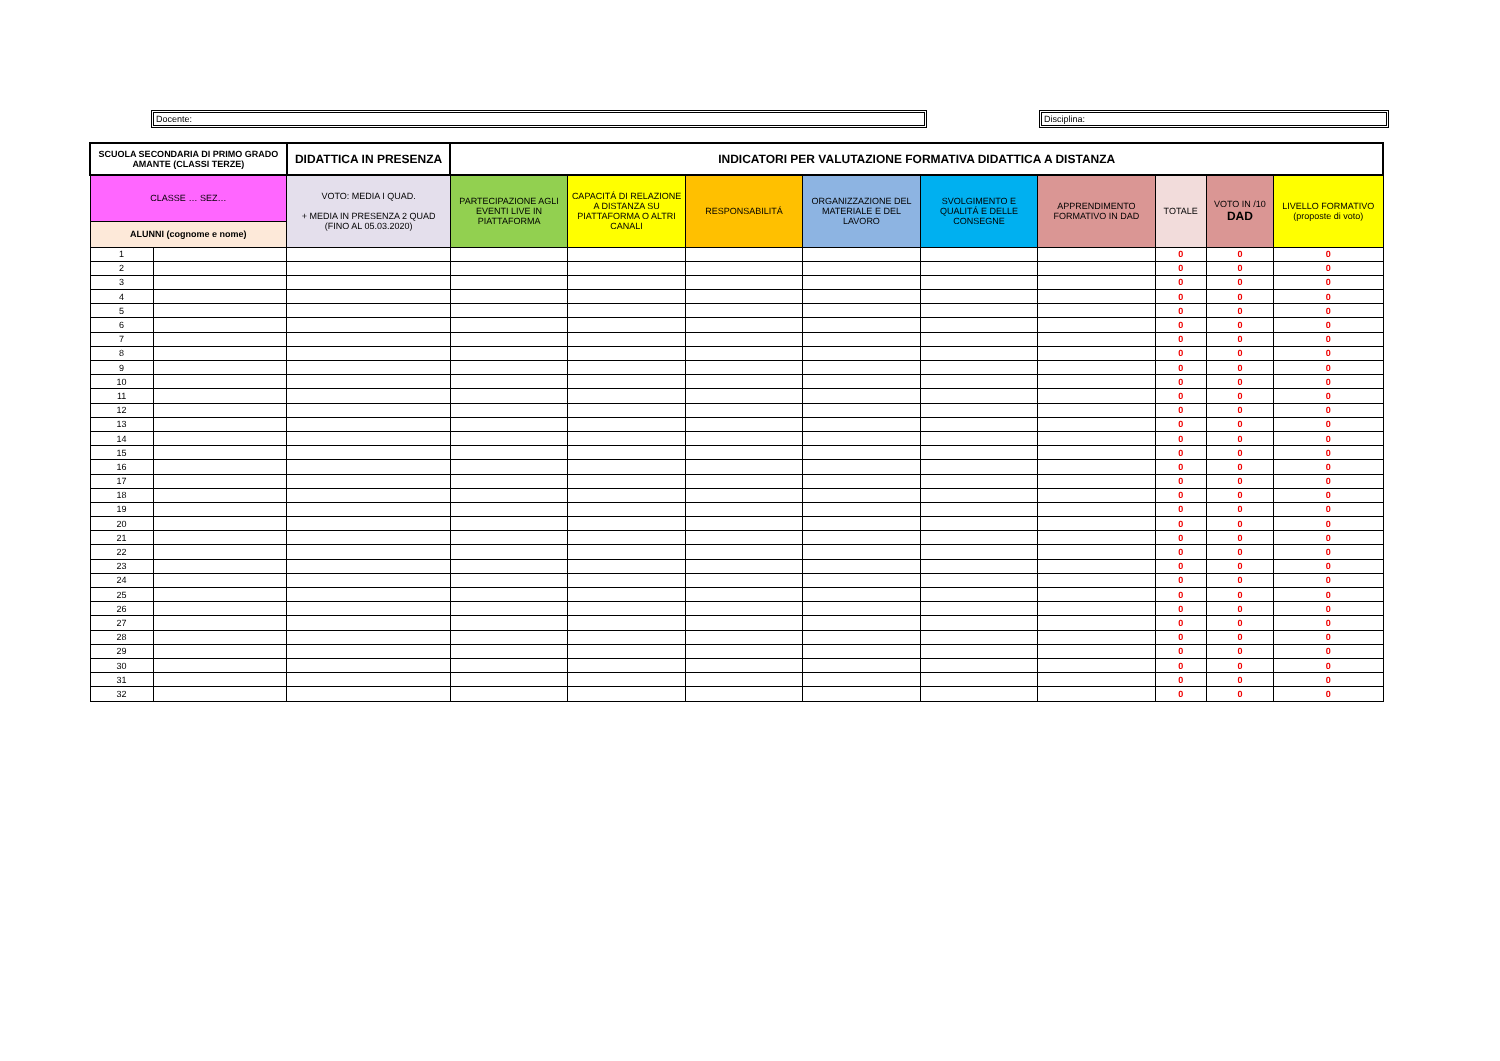Docente: Disciplina:
| SCUOLA SECONDARIA DI PRIMO GRADO AMANTE (CLASSI TERZE) | | DIDATTICA IN PRESENZA | INDICATORI PER VALUTAZIONE FORMATIVA DIDATTICA A DISTANZA | | | | | | | | |
| --- | --- | --- | --- | --- | --- | --- | --- | --- | --- | --- | --- |
| CLASSE … SEZ… | | VOTO: MEDIA I QUAD. + MEDIA IN PRESENZA 2 QUAD (FINO AL 05.03.2020) | PARTECIPAZIONE AGLI EVENTI LIVE IN PIATTAFORMA | CAPACITÁ DI RELAZIONE A DISTANZA SU PIATTAFORMA O ALTRI CANALI | RESPONSABILITÁ | ORGANIZZAZIONE DEL MATERIALE E DEL LAVORO | SVOLGIMENTO E QUALITÁ E DELLE CONSEGNE | APPRENDIMENTO FORMATIVO IN DAD | TOTALE | VOTO IN /10 DAD | LIVELLO FORMATIVO (proposte di voto) |
| ALUNNI (cognome e nome) | | | | | | | | | | | |
| 1 | | | | | | | | | 0 | 0 | 0 |
| 2 | | | | | | | | | 0 | 0 | 0 |
| 3 | | | | | | | | | 0 | 0 | 0 |
| 4 | | | | | | | | | 0 | 0 | 0 |
| 5 | | | | | | | | | 0 | 0 | 0 |
| 6 | | | | | | | | | 0 | 0 | 0 |
| 7 | | | | | | | | | 0 | 0 | 0 |
| 8 | | | | | | | | | 0 | 0 | 0 |
| 9 | | | | | | | | | 0 | 0 | 0 |
| 10 | | | | | | | | | 0 | 0 | 0 |
| 11 | | | | | | | | | 0 | 0 | 0 |
| 12 | | | | | | | | | 0 | 0 | 0 |
| 13 | | | | | | | | | 0 | 0 | 0 |
| 14 | | | | | | | | | 0 | 0 | 0 |
| 15 | | | | | | | | | 0 | 0 | 0 |
| 16 | | | | | | | | | 0 | 0 | 0 |
| 17 | | | | | | | | | 0 | 0 | 0 |
| 18 | | | | | | | | | 0 | 0 | 0 |
| 19 | | | | | | | | | 0 | 0 | 0 |
| 20 | | | | | | | | | 0 | 0 | 0 |
| 21 | | | | | | | | | 0 | 0 | 0 |
| 22 | | | | | | | | | 0 | 0 | 0 |
| 23 | | | | | | | | | 0 | 0 | 0 |
| 24 | | | | | | | | | 0 | 0 | 0 |
| 25 | | | | | | | | | 0 | 0 | 0 |
| 26 | | | | | | | | | 0 | 0 | 0 |
| 27 | | | | | | | | | 0 | 0 | 0 |
| 28 | | | | | | | | | 0 | 0 | 0 |
| 29 | | | | | | | | | 0 | 0 | 0 |
| 30 | | | | | | | | | 0 | 0 | 0 |
| 31 | | | | | | | | | 0 | 0 | 0 |
| 32 | | | | | | | | | 0 | 0 | 0 |